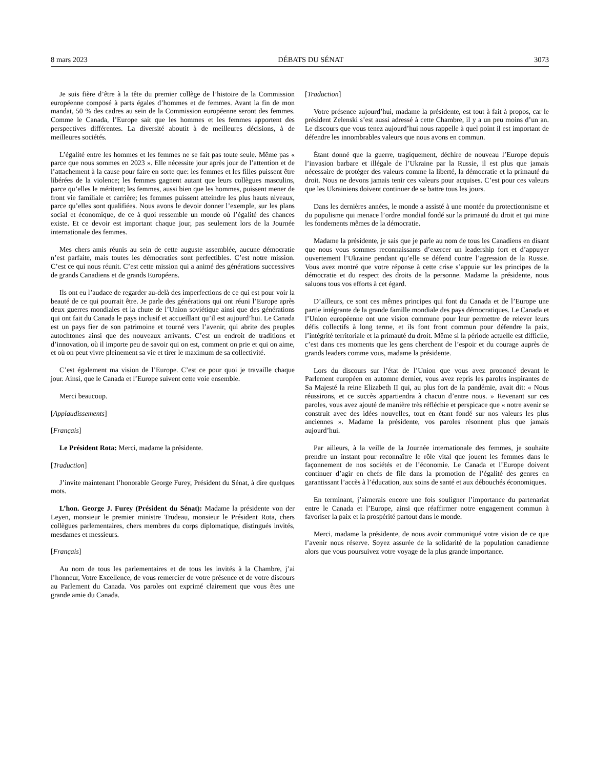8 mars 2023 DÉBATS DU SÉNAT 3073
Je suis fière d’être à la tête du premier collège de l’histoire de la Commission européenne composé à parts égales d’hommes et de femmes. Avant la fin de mon mandat, 50 % des cadres au sein de la Commission européenne seront des femmes. Comme le Canada, l’Europe sait que les hommes et les femmes apportent des perspectives différentes. La diversité aboutit à de meilleures décisions, à de meilleures sociétés.
L’égalité entre les hommes et les femmes ne se fait pas toute seule. Même pas « parce que nous sommes en 2023 ». Elle nécessite jour après jour de l’attention et de l’attachement à la cause pour faire en sorte que: les femmes et les filles puissent être libérées de la violence; les femmes gagnent autant que leurs collègues masculins, parce qu’elles le méritent; les femmes, aussi bien que les hommes, puissent mener de front vie familiale et carrière; les femmes puissent atteindre les plus hauts niveaux, parce qu’elles sont qualifiées. Nous avons le devoir donner l’exemple, sur les plans social et économique, de ce à quoi ressemble un monde où l’égalité des chances existe. Et ce devoir est important chaque jour, pas seulement lors de la Journée internationale des femmes.
Mes chers amis réunis au sein de cette auguste assemblée, aucune démocratie n’est parfaite, mais toutes les démocraties sont perfectibles. C’est notre mission. C’est ce qui nous réunit. C’est cette mission qui a animé des générations successives de grands Canadiens et de grands Européens.
Ils ont eu l’audace de regarder au-delà des imperfections de ce qui est pour voir la beauté de ce qui pourrait être. Je parle des générations qui ont réuni l’Europe après deux guerres mondiales et la chute de l’Union soviétique ainsi que des générations qui ont fait du Canada le pays inclusif et accueillant qu’il est aujourd’hui. Le Canada est un pays fier de son patrimoine et tourné vers l’avenir, qui abrite des peuples autochtones ainsi que des nouveaux arrivants. C’est un endroit de traditions et d’innovation, où il importe peu de savoir qui on est, comment on prie et qui on aime, et où on peut vivre pleinement sa vie et tirer le maximum de sa collectivité.
C’est également ma vision de l’Europe. C’est ce pour quoi je travaille chaque jour. Ainsi, que le Canada et l’Europe suivent cette voie ensemble.
Merci beaucoup.
[Applaudissements]
[Français]
Le Président Rota: Merci, madame la présidente.
[Traduction]
J’invite maintenant l’honorable George Furey, Président du Sénat, à dire quelques mots.
L’hon. George J. Furey (Président du Sénat): Madame la présidente von der Leyen, monsieur le premier ministre Trudeau, monsieur le Président Rota, chers collègues parlementaires, chers membres du corps diplomatique, distingués invités, mesdames et messieurs.
[Français]
Au nom de tous les parlementaires et de tous les invités à la Chambre, j’ai l’honneur, Votre Excellence, de vous remercier de votre présence et de votre discours au Parlement du Canada. Vos paroles ont exprimé clairement que vous êtes une grande amie du Canada.
[Traduction]
Votre présence aujourd’hui, madame la présidente, est tout à fait à propos, car le président Zelenski s’est aussi adressé à cette Chambre, il y a un peu moins d’un an. Le discours que vous tenez aujourd’hui nous rappelle à quel point il est important de défendre les innombrables valeurs que nous avons en commun.
Étant donné que la guerre, tragiquement, déchire de nouveau l’Europe depuis l’invasion barbare et illégale de l’Ukraine par la Russie, il est plus que jamais nécessaire de protéger des valeurs comme la liberté, la démocratie et la primauté du droit. Nous ne devons jamais tenir ces valeurs pour acquises. C’est pour ces valeurs que les Ukrainiens doivent continuer de se battre tous les jours.
Dans les dernières années, le monde a assisté à une montée du protectionnisme et du populisme qui menace l’ordre mondial fondé sur la primauté du droit et qui mine les fondements mêmes de la démocratie.
Madame la présidente, je sais que je parle au nom de tous les Canadiens en disant que nous vous sommes reconnaissants d’exercer un leadership fort et d’appuyer ouvertement l’Ukraine pendant qu’elle se défend contre l’agression de la Russie. Vous avez montré que votre réponse à cette crise s’appuie sur les principes de la démocratie et du respect des droits de la personne. Madame la présidente, nous saluons tous vos efforts à cet égard.
D’ailleurs, ce sont ces mêmes principes qui font du Canada et de l’Europe une partie intégrante de la grande famille mondiale des pays démocratiques. Le Canada et l’Union européenne ont une vision commune pour leur permettre de relever leurs défis collectifs à long terme, et ils font front commun pour défendre la paix, l’intégrité territoriale et la primauté du droit. Même si la période actuelle est difficile, c’est dans ces moments que les gens cherchent de l’espoir et du courage auprès de grands leaders comme vous, madame la présidente.
Lors du discours sur l’état de l’Union que vous avez prononcé devant le Parlement européen en automne dernier, vous avez repris les paroles inspirantes de Sa Majesté la reine Elizabeth II qui, au plus fort de la pandémie, avait dit: « Nous réussirons, et ce succès appartiendra à chacun d’entre nous. » Revenant sur ces paroles, vous avez ajouté de manière très réfléchie et perspicace que « notre avenir se construit avec des idées nouvelles, tout en étant fondé sur nos valeurs les plus anciennes ». Madame la présidente, vos paroles résonnent plus que jamais aujourd’hui.
Par ailleurs, à la veille de la Journée internationale des femmes, je souhaite prendre un instant pour reconnaître le rôle vital que jouent les femmes dans le façonnement de nos sociétés et de l’économie. Le Canada et l’Europe doivent continuer d’agir en chefs de file dans la promotion de l’égalité des genres en garantissant l’accès à l’éducation, aux soins de santé et aux débouchés économiques.
En terminant, j’aimerais encore une fois souligner l’importance du partenariat entre le Canada et l’Europe, ainsi que réaffirmer notre engagement commun à favoriser la paix et la prospérité partout dans le monde.
Merci, madame la présidente, de nous avoir communiqué votre vision de ce que l’avenir nous réserve. Soyez assurée de la solidarité de la population canadienne alors que vous poursuivez votre voyage de la plus grande importance.